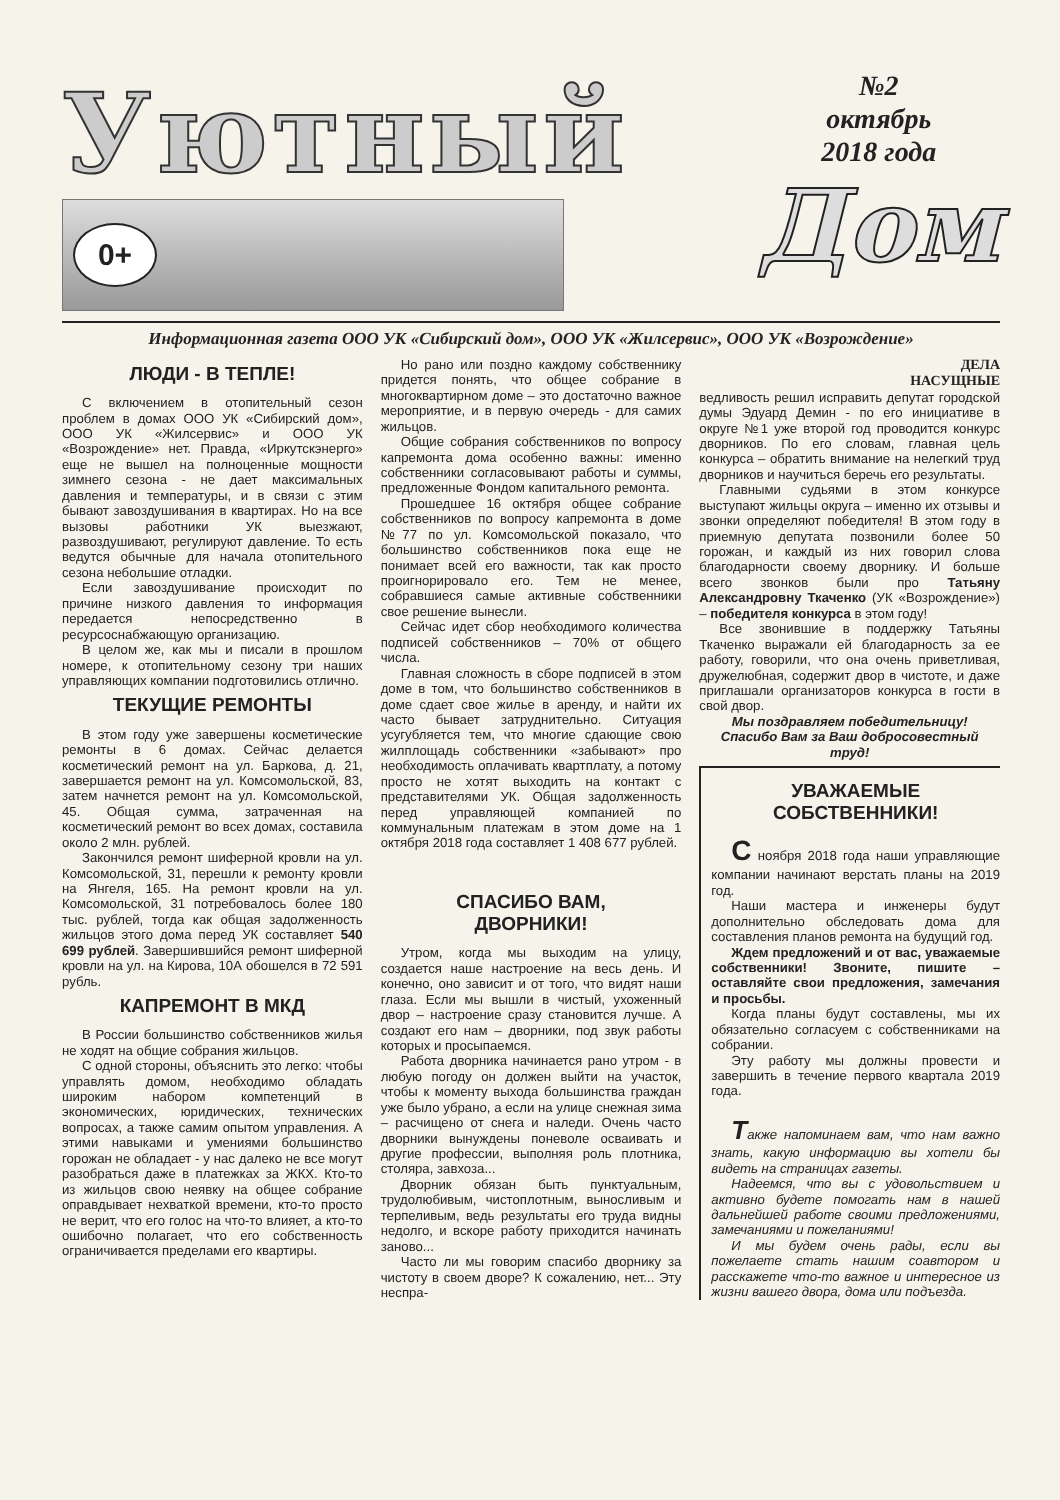Уютный
0+
№2
октябрь
2018 года
Дом
Информационная газета ООО УК «Сибирский дом», ООО УК «Жилсервис», ООО УК «Возрождение»
ЛЮДИ - В ТЕПЛЕ!
С включением в отопительный сезон проблем в домах ООО УК «Сибирский дом», ООО УК «Жилсервис» и ООО УК «Возрождение» нет. Правда, «Иркутскэнерго» еще не вышел на полноценные мощности зимнего сезона - не дает максимальных давления и температуры, и в связи с этим бывают завоздушивания в квартирах. Но на все вызовы работники УК выезжают, развоздушивают, регулируют давление. То есть ведутся обычные для начала отопительного сезона небольшие отладки.
Если завоздушивание происходит по причине низкого давления то информация передается непосредственно в ресурсоснабжающую организацию.
В целом же, как мы и писали в прошлом номере, к отопительному сезону три наших управляющих компании подготовились отлично.
ТЕКУЩИЕ РЕМОНТЫ
В этом году уже завершены косметические ремонты в 6 домах. Сейчас делается косметический ремонт на ул. Баркова, д. 21, завершается ремонт на ул. Комсомольской, 83, затем начнется ремонт на ул. Комсомольской, 45. Общая сумма, затраченная на косметический ремонт во всех домах, составила около 2 млн. рублей.
Закончился ремонт шиферной кровли на ул. Комсомольской, 31, перешли к ремонту кровли на Янгеля, 165. На ремонт кровли на ул. Комсомольской, 31 потребовалось более 180 тыс. рублей, тогда как общая задолженность жильцов этого дома перед УК составляет 540 699 рублей. Завершившийся ремонт шиферной кровли на ул. на Кирова, 10А обошелся в 72 591 рубль.
КАПРЕМОНТ В МКД
В России большинство собственников жилья не ходят на общие собрания жильцов.
С одной стороны, объяснить это легко: чтобы управлять домом, необходимо обладать широким набором компетенций в экономических, юридических, технических вопросах, а также самим опытом управления. А этими навыками и умениями большинство горожан не обладает - у нас далеко не все могут разобраться даже в платежках за ЖКХ. Кто-то из жильцов свою неявку на общее собрание оправдывает нехваткой времени, кто-то просто не верит, что его голос на что-то влияет, а кто-то ошибочно полагает, что его собственность ограничивается пределами его квартиры.
Но рано или поздно каждому собственнику придется понять, что общее собрание в многоквартирном доме – это достаточно важное мероприятие, и в первую очередь - для самих жильцов.
Общие собрания собственников по вопросу капремонта дома особенно важны: именно собственники согласовывают работы и суммы, предложенные Фондом капитального ремонта.
Прошедшее 16 октября общее собрание собственников по вопросу капремонта в доме №77 по ул. Комсомольской показало, что большинство собственников пока еще не понимает всей его важности, так как просто проигнорировало его. Тем не менее, собравшиеся самые активные собственники свое решение вынесли.
Сейчас идет сбор необходимого количества подписей собственников – 70% от общего числа.
Главная сложность в сборе подписей в этом доме в том, что большинство собственников в доме сдает свое жилье в аренду, и найти их часто бывает затруднительно. Ситуация усугубляется тем, что многие сдающие свою жилплощадь собственники «забывают» про необходимость оплачивать квартплату, а потому просто не хотят выходить на контакт с представителями УК. Общая задолженность перед управляющей компанией по коммунальным платежам в этом доме на 1 октября 2018 года составляет 1 408 677 рублей.
СПАСИБО ВАМ,
ДВОРНИКИ!
Утром, когда мы выходим на улицу, создается наше настроение на весь день. И конечно, оно зависит и от того, что видят наши глаза. Если мы вышли в чистый, ухоженный двор – настроение сразу становится лучше. А создают его нам – дворники, под звук работы которых и просыпаемся.
Работа дворника начинается рано утром - в любую погоду он должен выйти на участок, чтобы к моменту выхода большинства граждан уже было убрано, а если на улице снежная зима – расчищено от снега и наледи. Очень часто дворники вынуждены поневоле осваивать и другие профессии, выполняя роль плотника, столяра, завхоза...
Дворник обязан быть пунктуальным, трудолюбивым, чистоплотным, выносливым и терпеливым, ведь результаты его труда видны недолго, и вскоре работу приходится начинать заново...
Часто ли мы говорим спасибо дворнику за чистоту в своем дворе? К сожалению, нет... Эту неспра-
ДЕЛА
НАСУЩНЫЕ
ведливость решил исправить депутат городской думы Эдуард Демин - по его инициативе в округе №1 уже второй год проводится конкурс дворников. По его словам, главная цель конкурса – обратить внимание на нелегкий труд дворников и научиться беречь его результаты.
Главными судьями в этом конкурсе выступают жильцы округа – именно их отзывы и звонки определяют победителя! В этом году в приемную депутата позвонили более 50 горожан, и каждый из них говорил слова благодарности своему дворнику. И больше всего звонков были про Татьяну Александровну Ткаченко (УК «Возрождение») – победителя конкурса в этом году!
Все звонившие в поддержку Татьяны Ткаченко выражали ей благодарность за ее работу, говорили, что она очень приветливая, дружелюбная, содержит двор в чистоте, и даже приглашали организаторов конкурса в гости в свой двор.
Мы поздравляем победительницу!
Спасибо Вам за Ваш добросовестный труд!
УВАЖАЕМЫЕ
СОБСТВЕННИКИ!
С ноября 2018 года наши управляющие компании начинают верстать планы на 2019 год.
Наши мастера и инженеры будут дополнительно обследовать дома для составления планов ремонта на будущий год.
Ждем предложений и от вас, уважаемые собственники! Звоните, пишите – оставляйте свои предложения, замечания и просьбы.
Когда планы будут составлены, мы их обязательно согласуем с собственниками на собрании.
Эту работу мы должны провести и завершить в течение первого квартала 2019 года.
Также напоминаем вам, что нам важно знать, какую информацию вы хотели бы видеть на страницах газеты.
Надеемся, что вы с удовольствием и активно будете помогать нам в нашей дальнейшей работе своими предложениями, замечаниями и пожеланиями!
И мы будем очень рады, если вы пожелаете стать нашим соавтором и расскажете что-то важное и интересное из жизни вашего двора, дома или подъезда.